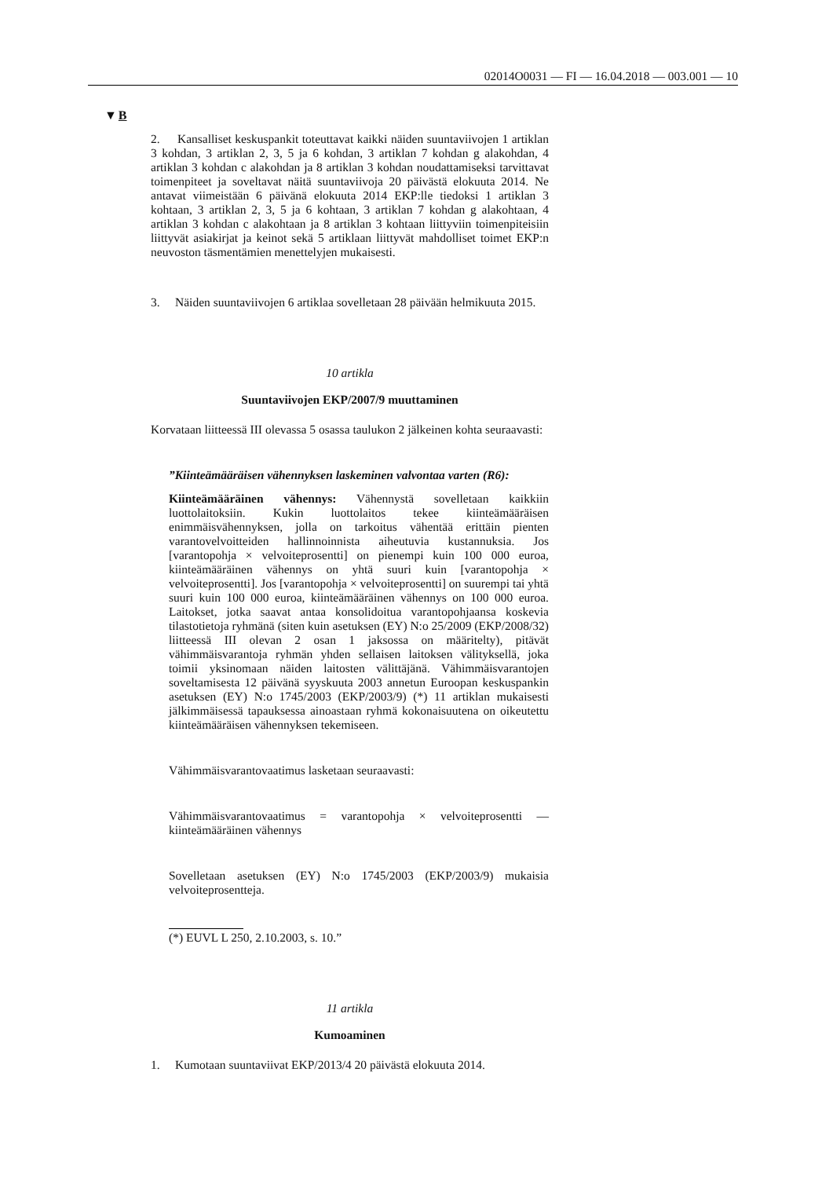02014O0031 — FI — 16.04.2018 — 003.001 — 10
▼B
2. Kansalliset keskuspankit toteuttavat kaikki näiden suuntaviivojen 1 artiklan 3 kohdan, 3 artiklan 2, 3, 5 ja 6 kohdan, 3 artiklan 7 kohdan g alakohdan, 4 artiklan 3 kohdan c alakohdan ja 8 artiklan 3 kohdan noudattamiseksi tarvittavat toimenpiteet ja soveltavat näitä suuntaviivoja 20 päivästä elokuuta 2014. Ne antavat viimeistään 6 päivänä elokuuta 2014 EKP:lle tiedoksi 1 artiklan 3 kohtaan, 3 artiklan 2, 3, 5 ja 6 kohtaan, 3 artiklan 7 kohdan g alakohtaan, 4 artiklan 3 kohdan c alakohtaan ja 8 artiklan 3 kohtaan liittyviin toimenpiteisiin liittyvät asiakirjat ja keinot sekä 5 artiklaan liittyvät mahdolliset toimet EKP:n neuvoston täsmentämien menettelyjen mukaisesti.
3. Näiden suuntaviivojen 6 artiklaa sovelletaan 28 päivään helmikuuta 2015.
10 artikla
Suuntaviivojen EKP/2007/9 muuttaminen
Korvataan liitteessä III olevassa 5 osassa taulukon 2 jälkeinen kohta seuraavasti:
”Kiinteämääräisen vähennyksen laskeminen valvontaa varten (R6):
Kiinteämääräinen vähennys: Vähennystä sovelletaan kaikkiin luottolaitoksiin. Kukin luottolaitos tekee kiinteämääräisen enimmäisvähennyksen, jolla on tarkoitus vähentää erittäin pienten varantovelvoitteiden hallinnoinnista aiheutuvia kustannuksia. Jos [varantopohja × velvoiteprosentti] on pienempi kuin 100 000 euroa, kiinteämääräinen vähennys on yhtä suuri kuin [varantopohja × velvoiteprosentti]. Jos [varantopohja × velvoiteprosentti] on suurempi tai yhtä suuri kuin 100 000 euroa, kiinteämääräinen vähennys on 100 000 euroa. Laitokset, jotka saavat antaa konsolidoitua varantopohjaansa koskevia tilastotietoja ryhmänä (siten kuin asetuksen (EY) N:o 25/2009 (EKP/2008/32) liitteessä III olevan 2 osan 1 jaksossa on määritelty), pitävät vähimmäisvarantoja ryhmän yhden sellaisen laitoksen välityksellä, joka toimii yksinomaan näiden laitosten välittäjänä. Vähimmäisvarantojen soveltamisesta 12 päivänä syyskuuta 2003 annetun Euroopan keskuspankin asetuksen (EY) N:o 1745/2003 (EKP/2003/9) (*) 11 artiklan mukaisesti jälkimmäisessä tapauksessa ainoastaan ryhmä kokonaisuutena on oikeutettu kiinteämääräisen vähennyksen tekemiseen.
Vähimmäisvarantovaatimus lasketaan seuraavasti:
Vähimmäisvarantovaatimus = varantopohja × velvoiteprosentti — kiinteämääräinen vähennys
Sovelletaan asetuksen (EY) N:o 1745/2003 (EKP/2003/9) mukaisia velvoiteprosentteja.
(*) EUVL L 250, 2.10.2003, s. 10.”
11 artikla
Kumoaminen
1. Kumotaan suuntaviivat EKP/2013/4 20 päivästä elokuuta 2014.